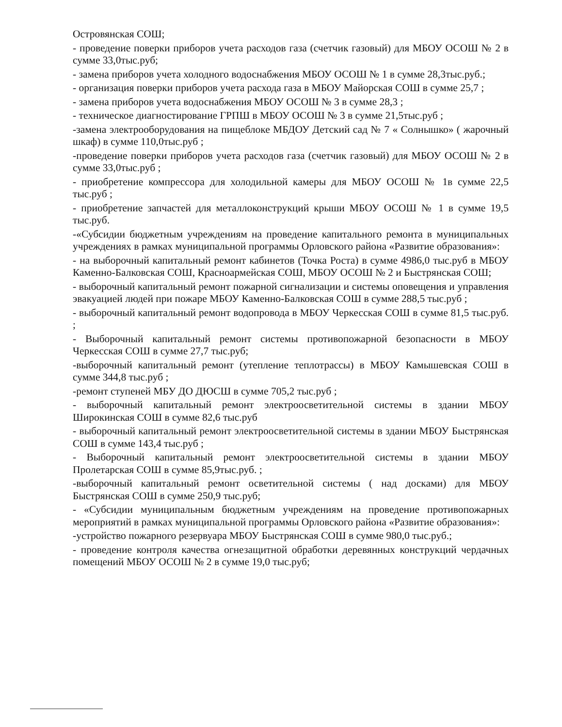Островянская СОШ;
- проведение поверки приборов учета расходов газа (счетчик газовый) для МБОУ ОСОШ № 2 в сумме 33,0тыс.руб;
- замена приборов учета холодного водоснабжения МБОУ ОСОШ № 1 в сумме 28,3тыс.руб.;
- организация поверки приборов учета расхода газа в МБОУ Майорская СОШ в сумме 25,7 ;
- замена приборов учета водоснабжения МБОУ ОСОШ № 3 в сумме 28,3 ;
- техническое диагностирование ГРПШ в МБОУ ОСОШ № 3 в сумме 21,5тыс.руб ;
-замена электрооборудования на пищеблоке МБДОУ Детский сад № 7 « Солнышко» ( жарочный шкаф) в сумме 110,0тыс.руб ;
-проведение поверки приборов учета расходов газа (счетчик газовый) для МБОУ ОСОШ № 2 в сумме 33,0тыс.руб ;
- приобретение компрессора для холодильной камеры для МБОУ ОСОШ № 1в сумме 22,5 тыс.руб ;
- приобретение запчастей для металлоконструкций крыши МБОУ ОСОШ № 1 в сумме 19,5 тыс.руб.
-«Субсидии бюджетным учреждениям на проведение капитального ремонта в муниципальных учреждениях в рамках муниципальной программы Орловского района «Развитие образования»:
- на выборочный капитальный ремонт кабинетов (Точка Роста) в сумме 4986,0 тыс.руб в МБОУ Каменно-Балковская СОШ, Красноармейская СОШ, МБОУ ОСОШ № 2 и Быстрянская СОШ;
- выборочный капитальный ремонт пожарной сигнализации и системы оповещения и управления эвакуацией людей при пожаре МБОУ Каменно-Балковская СОШ в сумме 288,5 тыс.руб ;
- выборочный капитальный ремонт водопровода в МБОУ Черкесская СОШ в сумме 81,5 тыс.руб. ;
- Выборочный капитальный ремонт системы противопожарной безопасности в МБОУ Черкесская СОШ в сумме 27,7 тыс.руб;
-выборочный капитальный ремонт (утепление теплотрассы) в МБОУ Камышевская СОШ в сумме 344,8 тыс.руб ;
-ремонт ступеней МБУ ДО ДЮСШ в сумме 705,2 тыс.руб ;
- выборочный капитальный ремонт электроосветительной системы в здании МБОУ Широкинская СОШ в сумме 82,6 тыс.руб
- выборочный капитальный ремонт электроосветительной системы в здании МБОУ Быстрянская СОШ в сумме 143,4 тыс.руб ;
- Выборочный капитальный ремонт электроосветительной системы в здании МБОУ Пролетарская СОШ в сумме 85,9тыс.руб. ;
-выборочный капитальный ремонт осветительной системы ( над досками) для МБОУ Быстрянская СОШ в сумме 250,9 тыс.руб;
- «Субсидии муниципальным бюджетным учреждениям на проведение противопожарных мероприятий в рамках муниципальной программы Орловского района «Развитие образования»:
-устройство пожарного резервуара МБОУ Быстрянская СОШ в сумме 980,0 тыс.руб.;
- проведение контроля качества огнезащитной обработки деревянных конструкций чердачных помещений МБОУ ОСОШ № 2 в сумме 19,0 тыс.руб;